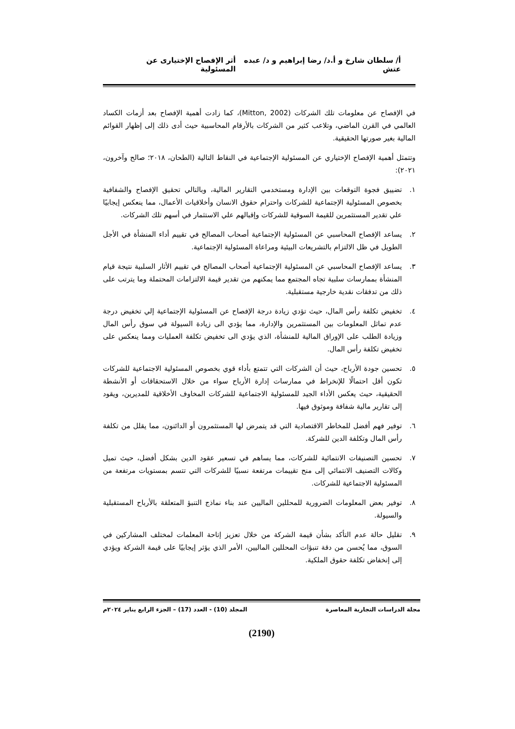أ/ سلطان شارخ و أ.د/ رضا إبراهيم و د/ عبده عتش أثر الإفصاح الإختيارى عن المسئولية
في الإفصاح عن معلومات تلك الشركات (Mitton, 2002)، كما زادت أهمية الإفصاح بعد أزمات الكساد العالمي في القرن الماضي، وتلاعب كثير من الشركات بالأرقام المحاسبية حيث أدى ذلك إلى إظهار القوائم المالية بغير صورتها الحقيقية.
وتتمثل أهمية الإفصاح الإختياري عن المسئولية الإجتماعية في النقاط التالية (الطحان، ٢٠١٨؛ صالح وآخرون، ٢٠٢١):
١. تضييق فجوة التوقعات بين الإدارة ومستخدمي التقارير المالية، وبالتالي تحقيق الإفصاح والشفافية بخصوص المسئولية الإجتماعية للشركات واحترام حقوق الانسان وأخلاقيات الأعمال، مما ينعكس إيجابيًا علي تقدير المستثمرين للقيمة السوقية للشركات وإقبالهم علي الاستثمار في أسهم تلك الشركات.
٢. يساعد الإفصاح المحاسبي عن المسئولية الإجتماعية أصحاب المصالح في تقييم أداء المنشأة في الأجل الطويل في ظل الالتزام بالتشريعات البيئية ومراعاة المسئولية الإجتماعية.
٣. يساعد الإفصاح المحاسبي عن المسئولية الإجتماعية أصحاب المصالح في تقييم الأثار السلبية نتيجة قيام المنشأة بممارسات سلبية تجاه المجتمع مما يمكنهم من تقدير قيمة الالتزامات المحتملة وما يترتب على ذلك من تدفقات نقدية خارجية مستقبلية.
٤. تخفيض تكلفة رأس المال، حيث تؤدي زيادة درجة الإفصاح عن المسئولية الإجتماعية إلي تخفيض درجة عدم تماثل المعلومات بين المستثمرين والإدارة، مما يؤدي الى زيادة السيولة في سوق رأس المال وزيادة الطلب على الإوراق المالية للمنشأة، الذي يؤدي الى تخفيض تكلفة العمليات ومما ينعكس على تخفيض تكلفة رأس المال.
٥. تحسين جودة الأرباح، حيث أن الشركات التي تتمتع بأداء قوي بخصوص المسئولية الاجتماعية للشركات تكون أقل احتمالًا للإنخراط في ممارسات إدارة الأرباح سواء من خلال الاستحقاقات أو الأنشطة الحقيقية، حيث يعكس الأداء الجيد للمسئولية الاجتماعية للشركات المخاوف الأخلاقية للمديرين، ويقود إلى تقارير مالية شفافة وموثوق فيها.
٦. توفير فهم أفضل للمخاطر الاقتصادية التي قد يتمرض لها المستثمرون أو الدائنون، مما يقلل من تكلفة رأس المال وتكلفة الدين للشركة.
٧. تحسين التصنيفات الانتمائية للشركات، مما يساهم في تسعير عقود الدين بشكل أفضل، حيث تميل وكالات التصنيف الانتمائي إلى منح تقييمات مرتفعة نسبيًا للشركات التي تتسم بمستويات مرتفعة من المسئولية الاجتماعية للشركات.
٨. توفير بعض المعلومات الضرورية للمحللين الماليين عند بناء نماذج التنبؤ المتعلقة بالأرباح المستقبلية والسيولة.
٩. تقليل حالة عدم التأكد بشأن قيمة الشركة من خلال تعزيز إتاحة المعلمات لمختلف المشاركين في السوق، مما يُحسن من دقة تنبؤات المحللين الماليين، الأمر الذي يؤثر إيجابيًا على قيمة الشركة ويؤدي إلى إنخفاض تكلفة حقوق الملكية.
مجلة الدراسات التجارية المعاصرة المجلد (10) - العدد (17) – الجزء الرابع يناير ٢٠٢٤م
(2190)